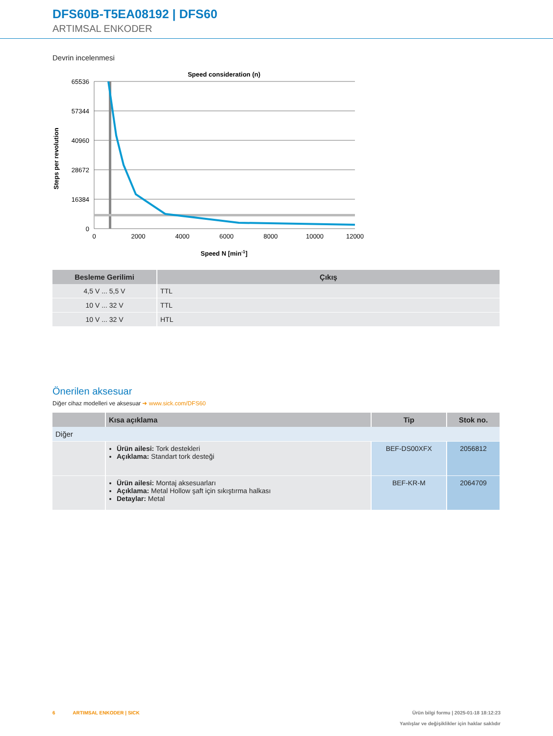DFS60B-T5EA08192 | DFS60
ARTIMSAL ENKODER
Devrin incelenmesi
Speed consideration (n)
65536
57344
40960
28672
16384
0
0
2000
4000
6000
8000
10000
12000
Speed N [min-1]
Steps per revolution
| Besleme Gerilimi | Çıkış |
| --- | --- |
| 4,5 V ... 5,5 V | TTL |
| 10 V ... 32 V | TTL |
| 10 V ... 32 V | HTL |
Önerilen aksesuar
Diğer cihaz modelleri ve aksesuar ➜ www.sick.com/DFS60
| | Kısa açıklama | Tip | Stok no. |
| --- | --- | --- | --- |
| Diğer | | | |
| | Ürün ailesi: Tork destekleri Açıklama: Standart tork desteği | BEF-DS00XFX | 2056812 |
| | Ürün ailesi: Montaj aksesuarları Açıklama: Metal Hollow şaft için sıkıştırma halkası Detaylar: Metal | BEF-KR-M | 2064709 |
6 ARTIMSAL ENKODER | SICK
Ürün bilgi formu | 2025-01-18 18:12:23
Yanlışlar ve değişiklikler için haklar saklıdır